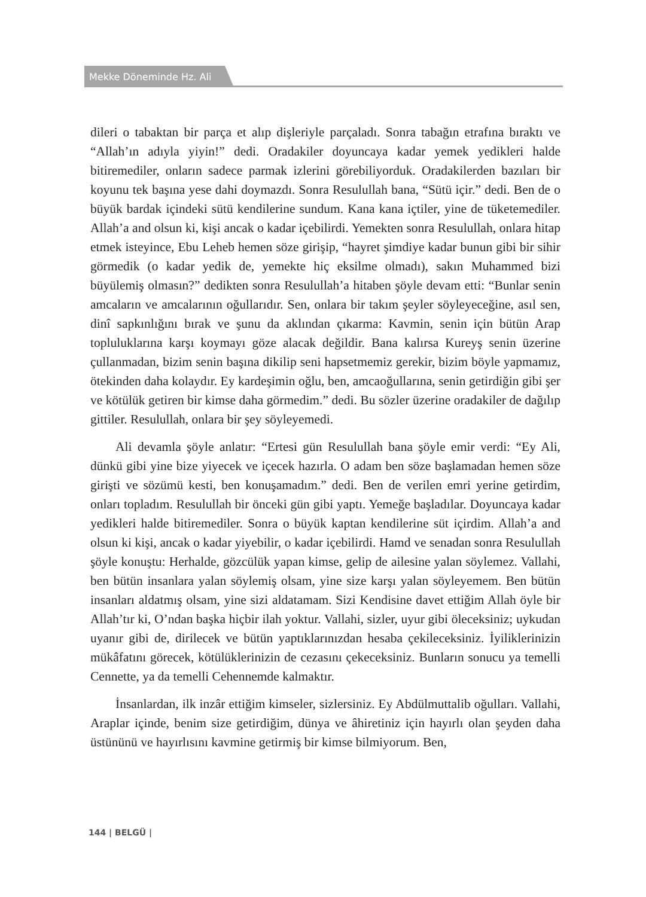Mekke Döneminde Hz. Ali
dileri o tabaktan bir parça et alıp dişleriyle parçaladı. Sonra tabağın etrafına bıraktı ve “Allah’ın adıyla yiyin!” dedi. Oradakiler doyuncaya kadar yemek yedikleri halde bitiremediler, onların sadece parmak izlerini görebiliyorduk. Oradakilerden bazıları bir koyunu tek başına yese dahi doymazdı. Sonra Resulullah bana, “Sütü içir.” dedi. Ben de o büyük bardak içindeki sütü kendilerine sundum. Kana kana içtiler, yine de tüketemediler. Allah’a and olsun ki, kişi ancak o kadar içebilirdi. Yemekten sonra Resulullah, onlara hitap etmek isteyince, Ebu Leheb hemen söze girişip, “hayret şimdiye kadar bunun gibi bir sihir görmedik (o kadar yedik de, yemekte hiç eksilme olmadı), sakın Muhammed bizi büyülemiş olmasın?” dedikten sonra Resulullah’a hitaben şöyle devam etti: “Bunlar senin amcaların ve amcalarının oğullarıdır. Sen, onlara bir takım şeyler söyleyeceğine, asıl sen, dinî sapkınlığını bırak ve şunu da aklından çıkarma: Kavmin, senin için bütün Arap topluluklarına karşı koymayı göze alacak değildir. Bana kalırsa Kureyş senin üzerine çullanmadan, bizim senin başına dikilip seni hapsetmemiz gerekir, bizim böyle yapmamız, ötekinden daha kolaydır. Ey kardeşimin oğlu, ben, amcaoğullarına, senin getirdiğin gibi şer ve kötülük getiren bir kimse daha görmedim.” dedi. Bu sözler üzerine oradakiler de dağılıp gittiler. Resulullah, onlara bir şey söyleyemedi.
Ali devamla şöyle anlatır: “Ertesi gün Resulullah bana şöyle emir verdi: “Ey Ali, dünkü gibi yine bize yiyecek ve içecek hazırla. O adam ben söze başlamadan hemen söze girişti ve sözümü kesti, ben konuşamadım.” dedi. Ben de verilen emri yerine getirdim, onları topladım. Resulullah bir önceki gün gibi yaptı. Yemeğe başladılar. Doyuncaya kadar yedikleri halde bitiremediler. Sonra o büyük kaptan kendilerine süt içirdim. Allah’a and olsun ki kişi, ancak o kadar yiyebilir, o kadar içebilirdi. Hamd ve senadan sonra Resulullah şöyle konuştu: Herhalde, gözcülük yapan kimse, gelip de ailesine yalan söylemez. Vallahi, ben bütün insanlara yalan söylemiş olsam, yine size karşı yalan söyleyemem. Ben bütün insanları aldatmış olsam, yine sizi aldatamam. Sizi Kendisine davet ettiğim Allah öyle bir Allah’tır ki, O’ndan başka hiçbir ilah yoktur. Vallahi, sizler, uyur gibi öleceksiniz; uykudan uyanır gibi de, dirilecek ve bütün yaptıklarınızdan hesaba çekileceksiniz. İyiliklerinizin mükâfatını görecek, kötülüklerinizin de cezasını çekeceksiniz. Bunların sonucu ya temelli Cennette, ya da temelli Cehennemde kalmaktır.
İnsanlardan, ilk inzâr ettiğim kimseler, sizlersiniz. Ey Abdülmuttalib oğulları. Vallahi, Araplar içinde, benim size getirdiğim, dünya ve âhiretiniz için hayırlı olan şeyden daha üstününü ve hayırlısını kavmine getirmiş bir kimse bilmiyorum. Ben,
144 | BELGÜ |